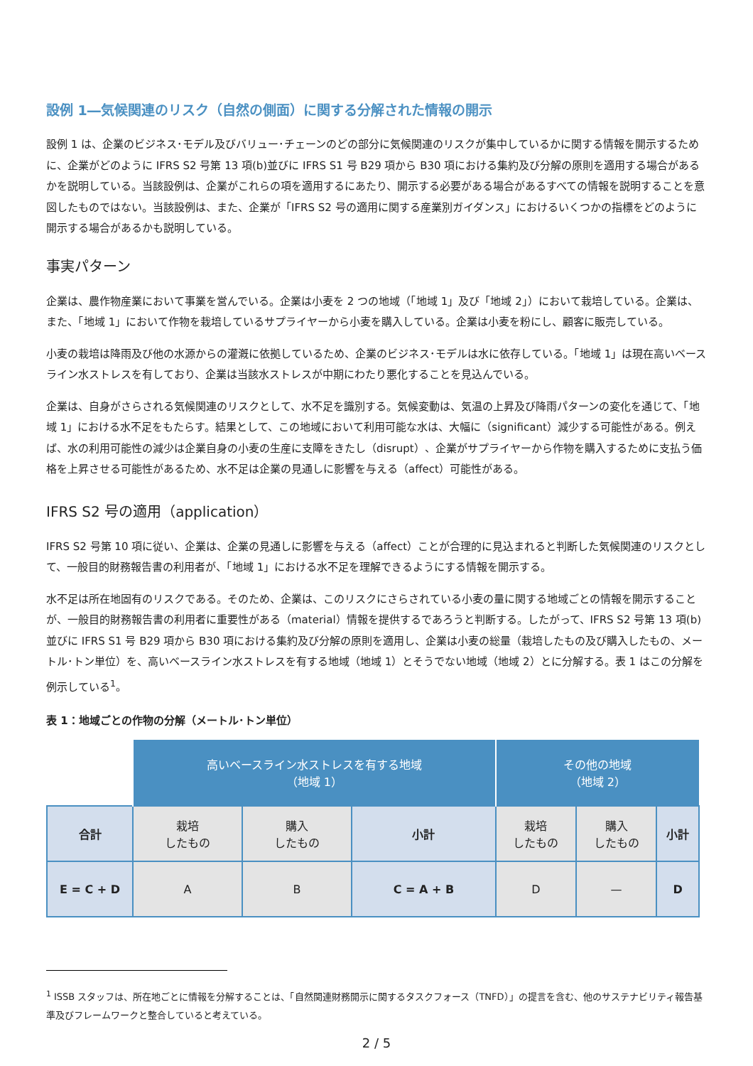設例 1―気候関連のリスク（自然の側面）に関する分解された情報の開示
設例 1 は、企業のビジネス･モデル及びバリュー･チェーンのどの部分に気候関連のリスクが集中しているかに関する情報を開示するために、企業がどのように IFRS S2 号第 13 項(b)並びに IFRS S1 号 B29 項から B30 項における集約及び分解の原則を適用する場合があるかを説明している。当該設例は、企業がこれらの項を適用するにあたり、開示する必要がある場合があるすべての情報を説明することを意図したものではない。当該設例は、また、企業が「IFRS S2 号の適用に関する産業別ガイダンス」におけるいくつかの指標をどのように開示する場合があるかも説明している。
事実パターン
企業は、農作物産業において事業を営んでいる。企業は小麦を 2 つの地域（「地域 1」及び「地域 2」）において栽培している。企業は、また、「地域 1」において作物を栽培しているサプライヤーから小麦を購入している。企業は小麦を粉にし、顧客に販売している。
小麦の栽培は降雨及び他の水源からの灌漑に依拠しているため、企業のビジネス･モデルは水に依存している。「地域 1」は現在高いベースライン水ストレスを有しており、企業は当該水ストレスが中期にわたり悪化することを見込んでいる。
企業は、自身がさらされる気候関連のリスクとして、水不足を識別する。気候変動は、気温の上昇及び降雨パターンの変化を通じて、「地域 1」における水不足をもたらす。結果として、この地域において利用可能な水は、大幅に（significant）減少する可能性がある。例えば、水の利用可能性の減少は企業自身の小麦の生産に支障をきたし（disrupt）、企業がサプライヤーから作物を購入するために支払う価格を上昇させる可能性があるため、水不足は企業の見通しに影響を与える（affect）可能性がある。
IFRS S2 号の適用（application）
IFRS S2 号第 10 項に従い、企業は、企業の見通しに影響を与える（affect）ことが合理的に見込まれると判断した気候関連のリスクとして、一般目的財務報告書の利用者が、「地域 1」における水不足を理解できるようにする情報を開示する。
水不足は所在地固有のリスクである。そのため、企業は、このリスクにさらされている小麦の量に関する地域ごとの情報を開示することが、一般目的財務報告書の利用者に重要性がある（material）情報を提供するであろうと判断する。したがって、IFRS S2 号第 13 項(b)並びに IFRS S1 号 B29 項から B30 項における集約及び分解の原則を適用し、企業は小麦の総量（栽培したもの及び購入したもの、メートル･トン単位）を、高いベースライン水ストレスを有する地域（地域 1）とそうでない地域（地域 2）とに分解する。表 1 はこの分解を例示している<sup>1</sup>。
表 1：地域ごとの作物の分解（メートル･トン単位）
| | 高いベースライン水ストレスを有する地域 （地域 1） | | | その他の地域 （地域 2） | | |
| 合計 | 栽培 したもの | 購入 したもの | 小計 | 栽培 したもの | 購入 したもの | 小計 |
| E = C + D | A | B | C = A + B | D | — | D |
<sup>1</sup> ISSB スタッフは、所在地ごとに情報を分解することは、「自然関連財務開示に関するタスクフォース（TNFD）」の提言を含む、他のサステナビリティ報告基準及びフレームワークと整合していると考えている。
2 / 5